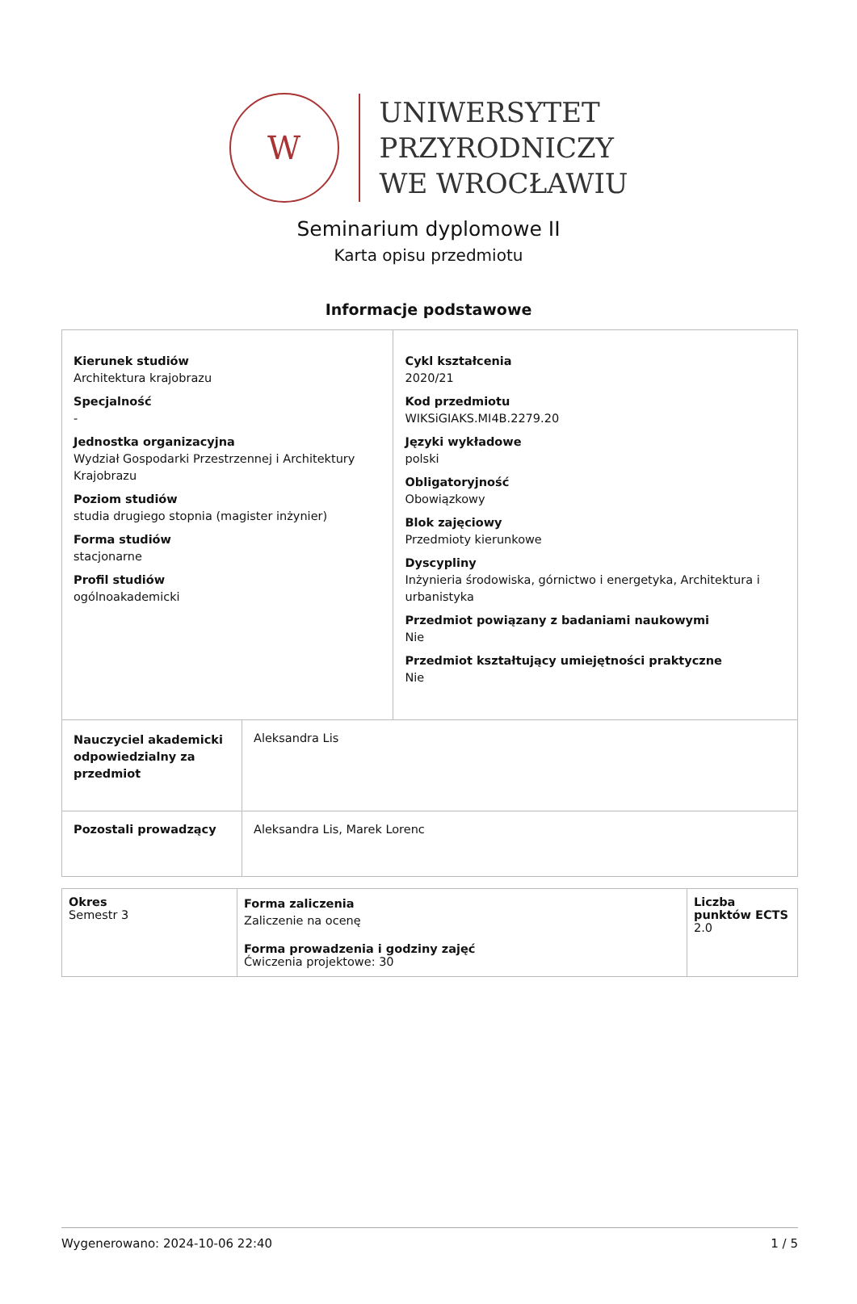W
UNIWERSYTET
PRZYRODNICZY
WE WROCŁAWIU
Seminarium dyplomowe II
Karta opisu przedmiotu
Informacje podstawowe
| Kierunek studiów Architektura krajobrazu Specjalność - Jednostka organizacyjna Wydział Gospodarki Przestrzennej i Architektury Krajobrazu Poziom studiów studia drugiego stopnia (magister inżynier) Forma studiów stacjonarne Profil studiów ogólnoakademicki | | Cykl kształcenia 2020/21 Kod przedmiotu WIKSiGIAKS.MI4B.2279.20 Języki wykładowe polski Obligatoryjność Obowiązkowy Blok zajęciowy Przedmioty kierunkowe Dyscypliny Inżynieria środowiska, górnictwo i energetyka, Architektura i urbanistyka Przedmiot powiązany z badaniami naukowymi Nie Przedmiot kształtujący umiejętności praktyczne Nie |
| Nauczyciel akademicki odpowiedzialny za przedmiot | Aleksandra Lis | |
| Pozostali prowadzący | Aleksandra Lis, Marek Lorenc | |
| Okres Semestr 3 | Forma zaliczenia Zaliczenie na ocenę Forma prowadzenia i godziny zajęć Ćwiczenia projektowe: 30 | Liczba punktów ECTS 2.0 |
Wygenerowano: 2024-10-06 22:40 1 / 5